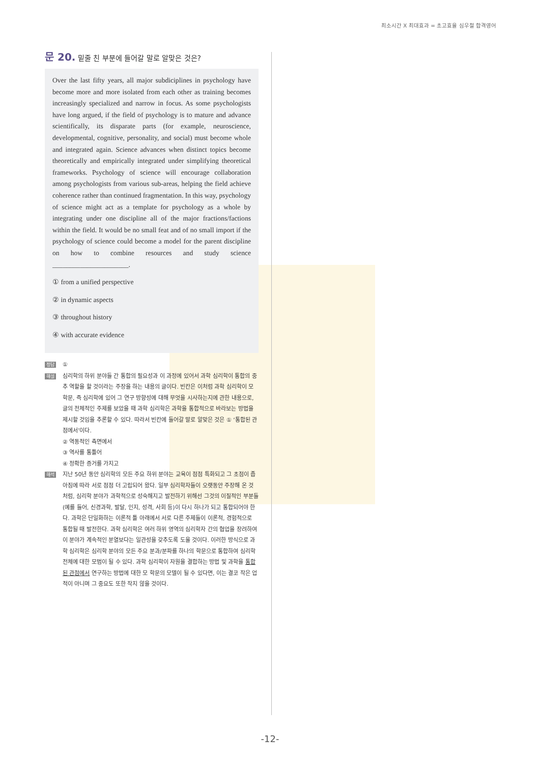최소시간 X 최대효과 = 초고효율 심우철 합격영어
문 20. 밑줄 친 부분에 들어갈 말로 알맞은 것은?
Over the last fifty years, all major subdiciplines in psychology have become more and more isolated from each other as training becomes increasingly specialized and narrow in focus. As some psychologists have long argued, if the field of psychology is to mature and advance scientifically, its disparate parts (for example, neuroscience, developmental, cognitive, personality, and social) must become whole and integrated again. Science advances when distinct topics become theoretically and empirically integrated under simplifying theoretical frameworks. Psychology of science will encourage collaboration among psychologists from various sub-areas, helping the field achieve coherence rather than continued fragmentation. In this way, psychology of science might act as a template for psychology as a whole by integrating under one discipline all of the major fractions/factions within the field. It would be no small feat and of no small import if the psychology of science could become a model for the parent discipline on how to combine resources and study science ______________________.
① from a unified perspective
② in dynamic aspects
③ throughout history
④ with accurate evidence
정답
①
해설
심리학의 하위 분야들 간 통합의 필요성과 이 과정에 있어서 과학 심리학이 통합의 중추 역할을 할 것이라는 주장을 하는 내용의 글이다. 빈칸은 이처럼 과학 심리학이 모 학문, 즉 심리학에 있어 그 연구 방향성에 대해 무엇을 시사하는지에 관한 내용으로, 글의 전체적인 주제를 보았을 때 과학 심리학은 과학을 통합적으로 바라보는 방법을 제시할 것임을 추론할 수 있다. 따라서 빈칸에 들어갈 말로 알맞은 것은 ① ‘통합된 관점에서’이다.
② 역동적인 측면에서
③ 역사를 통틀어
④ 정확한 증거를 가지고
해석
지난 50년 동안 심리학의 모든 주요 하위 분야는 교육이 점점 특화되고 그 초점이 좁아짐에 따라 서로 점점 더 고립되어 왔다. 일부 심리학자들이 오랫동안 주장해 온 것처럼, 심리학 분야가 과학적으로 성숙해지고 발전하기 위해선 그것의 이질적인 부분들(예를 들어, 신경과학, 발달, 인지, 성격, 사회 등)이 다시 하나가 되고 통합되어야 한다. 과학은 단일화하는 이론적 틀 아래에서 서로 다른 주제들이 이론적, 경험적으로 통합될 때 발전한다. 과학 심리학은 여러 하위 영역의 심리학자 간의 협업을 장려하여 이 분야가 계속적인 분열보다는 일관성을 갖추도록 도울 것이다. 이러한 방식으로 과학 심리학은 심리학 분야의 모든 주요 분과/분파를 하나의 학문으로 통합하여 심리학 전체에 대한 모범이 될 수 있다. 과학 심리학이 자원을 결합하는 방법 및 과학을 통합된 관점에서 연구하는 방법에 대한 모 학문의 모델이 될 수 있다면, 이는 결코 작은 업적이 아니며 그 중요도 또한 작지 않을 것이다.
-12-